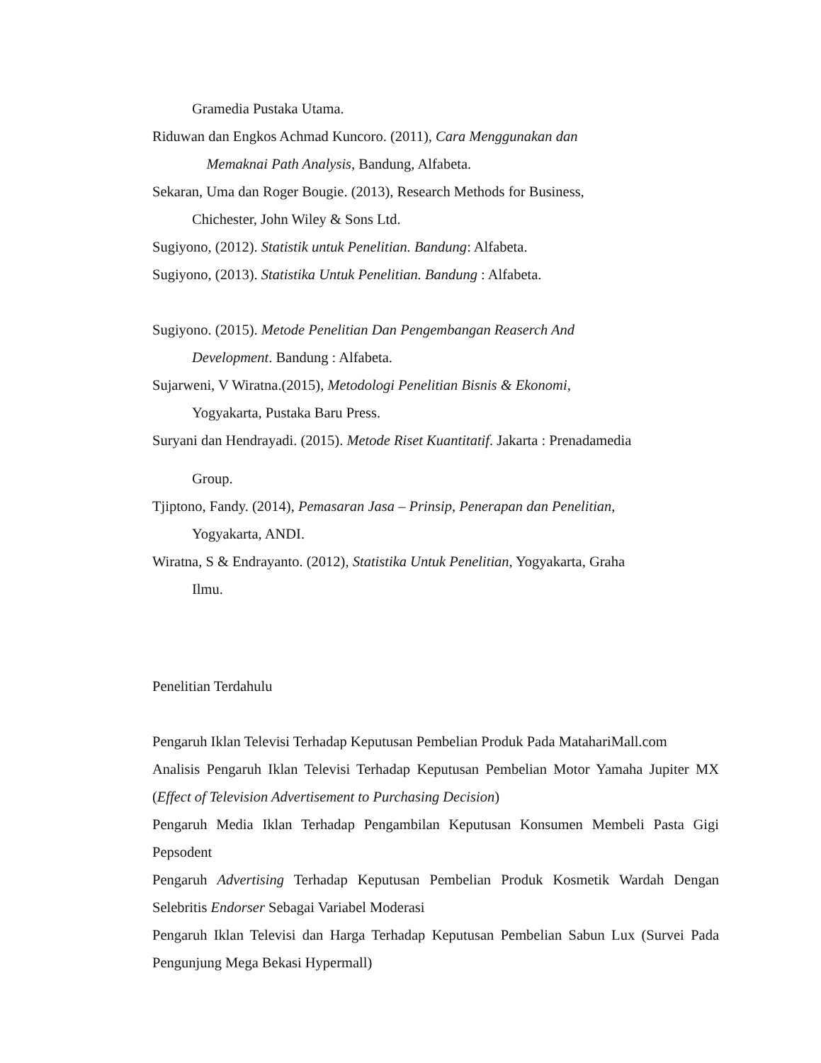Gramedia Pustaka Utama.
Riduwan dan Engkos Achmad Kuncoro. (2011), Cara Menggunakan dan
Memaknai Path Analysis, Bandung, Alfabeta.
Sekaran, Uma dan Roger Bougie. (2013), Research Methods for Business,
Chichester, John Wiley & Sons Ltd.
Sugiyono, (2012). Statistik untuk Penelitian. Bandung: Alfabeta.
Sugiyono, (2013). Statistika Untuk Penelitian. Bandung : Alfabeta.
Sugiyono. (2015). Metode Penelitian Dan Pengembangan Reaserch And
Development. Bandung : Alfabeta.
Sujarweni, V Wiratna.(2015), Metodologi Penelitian Bisnis & Ekonomi,
Yogyakarta, Pustaka Baru Press.
Suryani dan Hendrayadi. (2015). Metode Riset Kuantitatif. Jakarta : Prenadamedia
Group.
Tjiptono, Fandy. (2014), Pemasaran Jasa – Prinsip, Penerapan dan Penelitian,
Yogyakarta, ANDI.
Wiratna, S & Endrayanto. (2012), Statistika Untuk Penelitian, Yogyakarta, Graha
Ilmu.
Penelitian Terdahulu
Pengaruh Iklan Televisi Terhadap Keputusan Pembelian Produk Pada MatahariMall.com
Analisis Pengaruh Iklan Televisi Terhadap Keputusan Pembelian Motor Yamaha Jupiter MX (Effect of Television Advertisement to Purchasing Decision)
Pengaruh Media Iklan Terhadap Pengambilan Keputusan Konsumen Membeli Pasta Gigi Pepsodent
Pengaruh Advertising Terhadap Keputusan Pembelian Produk Kosmetik Wardah Dengan Selebritis Endorser Sebagai Variabel Moderasi
Pengaruh Iklan Televisi dan Harga Terhadap Keputusan Pembelian Sabun Lux (Survei Pada Pengunjung Mega Bekasi Hypermall)